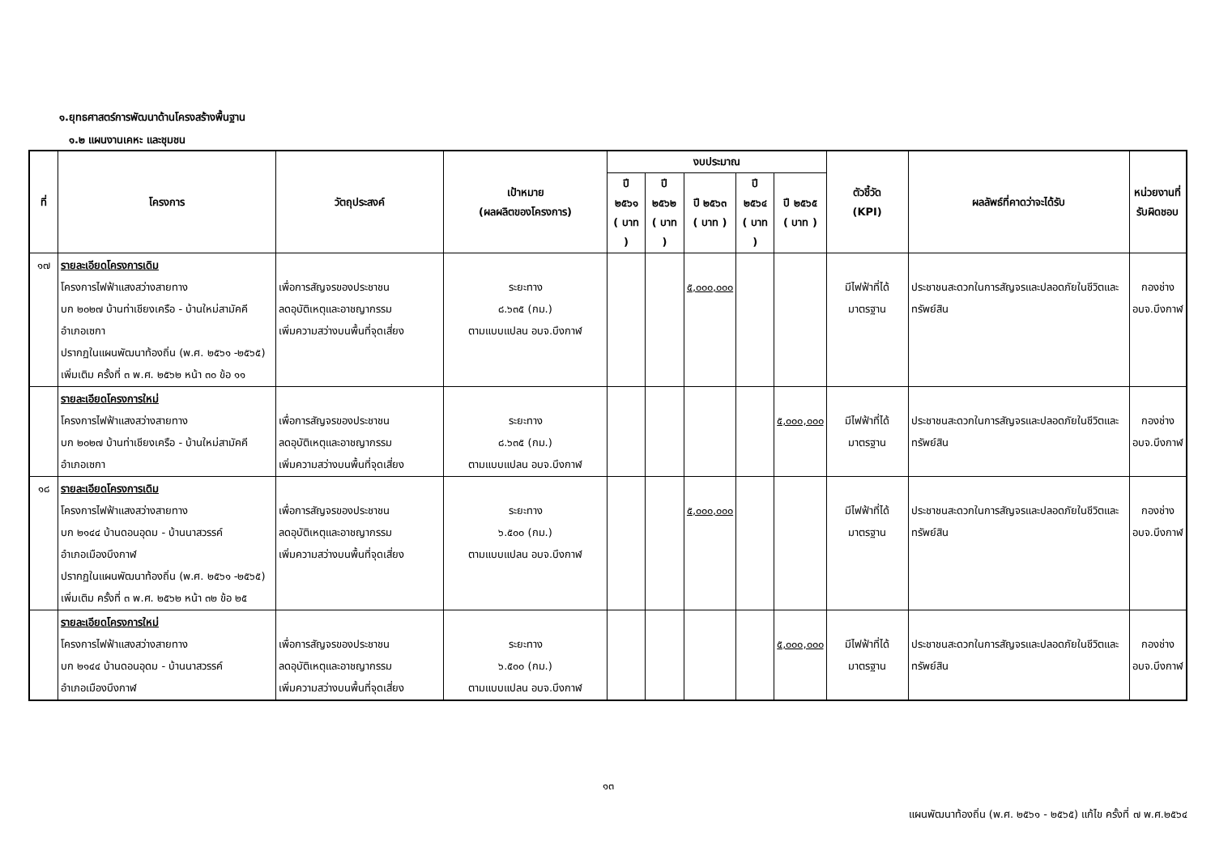๑.ยุทธศาสตร์การพัฒนาด้านโครงสร้างพื้นฐาน
๑.๒ แผนงานเคหะ และชุมชน
| ที่ | โครงการ | วัตถุประสงค์ | เป้าหมาย (ผลผลิตของโครงการ) | งบประมาณ | | | | | ตัวชี้วัด (KPI) | ผลลัพธ์ที่คาดว่าจะได้รับ | หน่วยงานที่ รับผิดชอบ |
| --- | --- | --- | --- | --- | --- | --- | --- | --- | --- | --- | --- |
| | | | | ปี ๒๕๖๑ ( บาท ) | ปี ๒๕๖๒ ( บาท ) | ปี ๒๕๖๓ ( บาท ) | ปี ๒๕๖๔ ( บาท ) | ปี ๒๕๖๕ ( บาท ) | | | |
| ๑๗ | รายละเอียดโครงการเดิม โครงการไฟฟ้าแสงสว่างสายทาง บก ๒๐๒๗ บ้านท่าเชียงเครือ - บ้านใหม่สามัคคี อำเภอเซกา ปรากฏในแผนพัฒนาท้องถิ่น (พ.ศ. ๒๕๖๑ -๒๕๖๕) เพิ่มเติม ครั้งที่ ๓ พ.ศ. ๒๕๖๒ หน้า ๓๐ ข้อ ๑๑ | เพื่อการสัญจรของประชาชน ลดอุบัติเหตุและอาชญากรรม เพิ่มความสว่างบนพื้นที่จุดเสี่ยง | ระยะทาง ๘.๖๓๕ (กม.) ตามแบบแปลน อบจ.บึงกาฬ | | | ๕,๐๐๐,๐๐๐ | | | มีไฟฟ้าที่ได้มาตรฐาน | ประชาชนสะดวกในการสัญจรและปลอดภัยในชีวิตและทรัพย์สิน | กองช่าง อบจ.บึงกาฬ |
| | รายละเอียดโครงการใหม่ โครงการไฟฟ้าแสงสว่างสายทาง บก ๒๐๒๗ บ้านท่าเชียงเครือ - บ้านใหม่สามัคคี อำเภอเซกา | เพื่อการสัญจรของประชาชน ลดอุบัติเหตุและอาชญากรรม เพิ่มความสว่างบนพื้นที่จุดเสี่ยง | ระยะทาง ๘.๖๓๕ (กม.) ตามแบบแปลน อบจ.บึงกาฬ | | | | | ๕,๐๐๐,๐๐๐ | มีไฟฟ้าที่ได้มาตรฐาน | ประชาชนสะดวกในการสัญจรและปลอดภัยในชีวิตและทรัพย์สิน | กองช่าง อบจ.บึงกาฬ |
| ๑๘ | รายละเอียดโครงการเดิม โครงการไฟฟ้าแสงสว่างสายทาง บก ๒๑๔๔ บ้านดอนอุดม - บ้านนาสวรรค์ อำเภอเมืองบึงกาฬ ปรากฏในแผนพัฒนาท้องถิ่น (พ.ศ. ๒๕๖๑ -๒๕๖๕) เพิ่มเติม ครั้งที่ ๓ พ.ศ. ๒๕๖๒ หน้า ๓๒ ข้อ ๒๕ | เพื่อการสัญจรของประชาชน ลดอุบัติเหตุและอาชญากรรม เพิ่มความสว่างบนพื้นที่จุดเสี่ยง | ระยะทาง ๖.๕๐๐ (กม.) ตามแบบแปลน อบจ.บึงกาฬ | | | ๕,๐๐๐,๐๐๐ | | | มีไฟฟ้าที่ได้มาตรฐาน | ประชาชนสะดวกในการสัญจรและปลอดภัยในชีวิตและทรัพย์สิน | กองช่าง อบจ.บึงกาฬ |
| | รายละเอียดโครงการใหม่ โครงการไฟฟ้าแสงสว่างสายทาง บก ๒๑๔๔ บ้านดอนอุดม - บ้านนาสวรรค์ อำเภอเมืองบึงกาฬ | เพื่อการสัญจรของประชาชน ลดอุบัติเหตุและอาชญากรรม เพิ่มความสว่างบนพื้นที่จุดเสี่ยง | ระยะทาง ๖.๕๐๐ (กม.) ตามแบบแปลน อบจ.บึงกาฬ | | | | | ๕,๐๐๐,๐๐๐ | มีไฟฟ้าที่ได้มาตรฐาน | ประชาชนสะดวกในการสัญจรและปลอดภัยในชีวิตและทรัพย์สิน | กองช่าง อบจ.บึงกาฬ |
๑๓
แผนพัฒนาท้องถิ่น (พ.ศ. ๒๕๖๑ - ๒๕๖๕) แก้ไข ครั้งที่ ๗ พ.ศ.๒๕๖๔